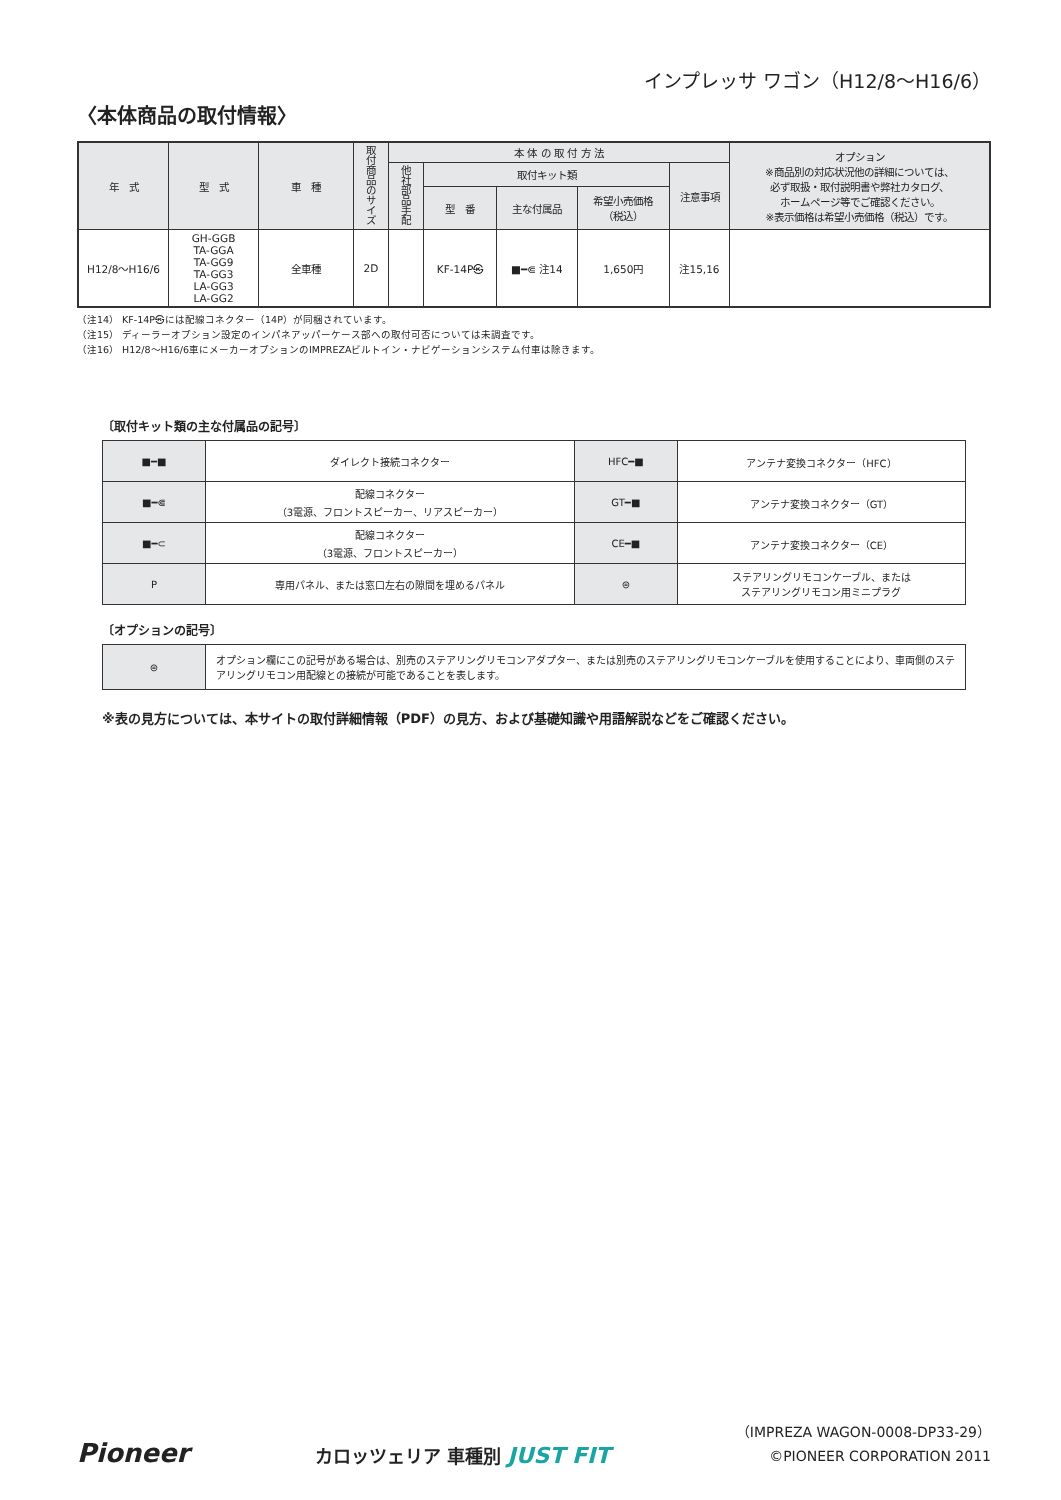インプレッサ ワゴン（H12/8〜H16/6）
〈本体商品の取付情報〉
| 年 式 | 型 式 | 車 種 | 取付商品のサイズ | 本 体 の 取 付 方 法 | | | | | オプション ※商品別の対応状況他の詳細については、 必ず取扱・取付説明書や弊社カタログ、 ホームページ等でご確認ください。 ※表示価格は希望小売価格（税込）です。 |
| --- | --- | --- | --- | --- | --- | --- | --- | --- | --- |
| | | | | 他社部品手配 | 取付キット類 | | | 注意事項 | |
| | | | | | 型 番 | 主な付属品 | 希望小売価格 （税込） | | |
| H12/8〜H16/6 | GH-GGB TA-GGA TA-GG9 TA-GG3 LA-GG3 LA-GG2 | 全車種 | 2D | | KF-14P㉿ | ■━⋐ 注14 | 1,650円 | 注15,16 | |
（注14） KF-14P㉿には配線コネクター（14P）が同梱されています。
（注15） ディーラーオプション設定のインパネアッパーケース部への取付可否については未調査です。
（注16） H12/8〜H16/6車にメーカーオプションのIMPREZAビルトイン・ナビゲーションシステム付車は除きます。
〔取付キット類の主な付属品の記号〕
| ■━■ | ダイレクト接続コネクター | HFC━■ | アンテナ変換コネクター（HFC） |
| ■━⋐ | 配線コネクター （3電源、フロントスピーカー、リアスピーカー） | GT━■ | アンテナ変換コネクター（GT） |
| ■━⊂ | 配線コネクター （3電源、フロントスピーカー） | CE━■ | アンテナ変換コネクター（CE） |
| P | 専用パネル、または窓口左右の隙間を埋めるパネル | ⊜ | ステアリングリモコンケーブル、または ステアリングリモコン用ミニプラグ |
〔オプションの記号〕
| ⊜ | オプション欄にこの記号がある場合は、別売のステアリングリモコンアダプター、または別売のステアリングリモコンケーブルを使用することにより、車両側のステアリングリモコン用配線との接続が可能であることを表します。 |
※表の見方については、本サイトの取付詳細情報（PDF）の見方、および基礎知識や用語解説などをご確認ください。
Pioneer
カロッツェリア 車種別 JUST FIT
（IMPREZA WAGON-0008-DP33-29）
©PIONEER CORPORATION 2011